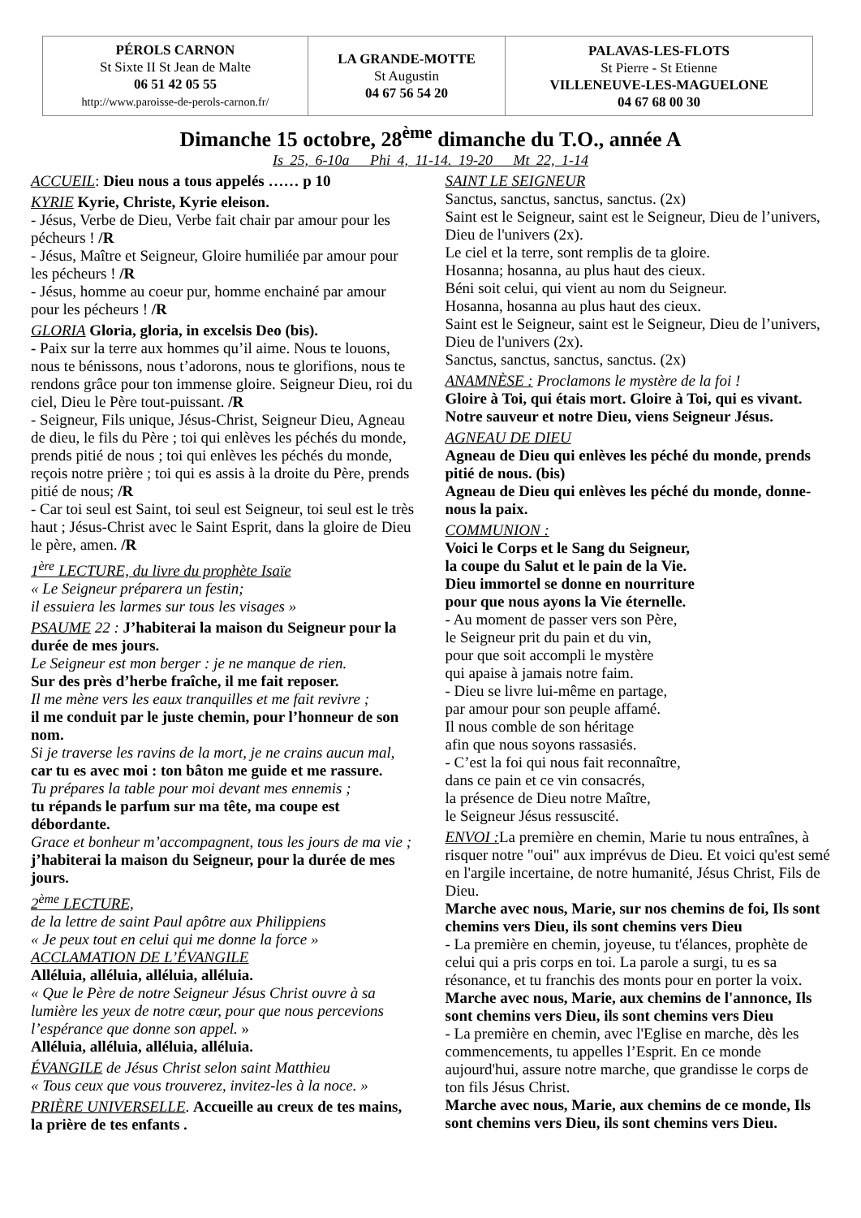| PÉROLS CARNON St Sixte II St Jean de Malte 06 51 42 05 55 http://www.paroisse-de-perols-carnon.fr/ | LA GRANDE-MOTTE St Augustin 04 67 56 54 20 | PALAVAS-LES-FLOTS St Pierre - St Etienne VILLENEUVE-LES-MAGUELONE 04 67 68 00 30 |
Dimanche 15 octobre, 28<sup>ème</sup> dimanche du T.O., année A
Is 25, 6-10a Phi 4, 11-14. 19-20 Mt 22, 1-14
ACCUEIL: Dieu nous a tous appelés …… p 10
KYRIE Kyrie, Christe, Kyrie eleison.
- Jésus, Verbe de Dieu, Verbe fait chair par amour pour les pécheurs ! /R
- Jésus, Maître et Seigneur, Gloire humiliée par amour pour les pécheurs ! /R
- Jésus, homme au coeur pur, homme enchainé par amour pour les pécheurs ! /R
GLORIA Gloria, gloria, in excelsis Deo (bis).
- Paix sur la terre aux hommes qu’il aime. Nous te louons, nous te bénissons, nous t’adorons, nous te glorifions, nous te rendons grâce pour ton immense gloire. Seigneur Dieu, roi du ciel, Dieu le Père tout-puissant. /R
- Seigneur, Fils unique, Jésus-Christ, Seigneur Dieu, Agneau de dieu, le fils du Père ; toi qui enlèves les péchés du monde, prends pitié de nous ; toi qui enlèves les péchés du monde, reçois notre prière ; toi qui es assis à la droite du Père, prends pitié de nous; /R
- Car toi seul est Saint, toi seul est Seigneur, toi seul est le très haut ; Jésus-Christ avec le Saint Esprit, dans la gloire de Dieu le père, amen. /R
1<sup>ère</sup> LECTURE, du livre du prophète Isaïe
« Le Seigneur préparera un festin;
il essuiera les larmes sur tous les visages »
PSAUME 22 : J’habiterai la maison du Seigneur pour la durée de mes jours.
Le Seigneur est mon berger : je ne manque de rien.
Sur des près d’herbe fraîche, il me fait reposer.
Il me mène vers les eaux tranquilles et me fait revivre ;
il me conduit par le juste chemin, pour l’honneur de son nom.
Si je traverse les ravins de la mort, je ne crains aucun mal,
car tu es avec moi : ton bâton me guide et me rassure.
Tu prépares la table pour moi devant mes ennemis ;
tu répands le parfum sur ma tête, ma coupe est débordante.
Grace et bonheur m’accompagnent, tous les jours de ma vie ; j’habiterai la maison du Seigneur, pour la durée de mes jours.
2<sup>ème</sup> LECTURE,
de la lettre de saint Paul apôtre aux Philippiens
« Je peux tout en celui qui me donne la force »
ACCLAMATION DE L’ÉVANGILE
Alléluia, alléluia, alléluia, alléluia.
« Que le Père de notre Seigneur Jésus Christ ouvre à sa lumière les yeux de notre cœur, pour que nous percevions l’espérance que donne son appel. »
Alléluia, alléluia, alléluia, alléluia.
ÉVANGILE de Jésus Christ selon saint Matthieu
« Tous ceux que vous trouverez, invitez-les à la noce. »
PRIÈRE UNIVERSELLE. Accueille au creux de tes mains, la prière de tes enfants .
SAINT LE SEIGNEUR
Sanctus, sanctus, sanctus, sanctus. (2x)
Saint est le Seigneur, saint est le Seigneur, Dieu de l’univers, Dieu de l'univers (2x).
Le ciel et la terre, sont remplis de ta gloire.
Hosanna; hosanna, au plus haut des cieux.
Béni soit celui, qui vient au nom du Seigneur.
Hosanna, hosanna au plus haut des cieux.
Saint est le Seigneur, saint est le Seigneur, Dieu de l’univers, Dieu de l'univers (2x).
Sanctus, sanctus, sanctus, sanctus. (2x)
ANAMNÈSE : Proclamons le mystère de la foi !
Gloire à Toi, qui étais mort. Gloire à Toi, qui es vivant. Notre sauveur et notre Dieu, viens Seigneur Jésus.
AGNEAU DE DIEU
Agneau de Dieu qui enlèves les péché du monde, prends pitié de nous. (bis)
Agneau de Dieu qui enlèves les péché du monde, donne-nous la paix.
COMMUNION :
Voici le Corps et le Sang du Seigneur,
la coupe du Salut et le pain de la Vie.
Dieu immortel se donne en nourriture
pour que nous ayons la Vie éternelle.
- Au moment de passer vers son Père,
le Seigneur prit du pain et du vin,
pour que soit accompli le mystère
qui apaise à jamais notre faim.
- Dieu se livre lui-même en partage,
par amour pour son peuple affamé.
Il nous comble de son héritage
afin que nous soyons rassasiés.
- C’est la foi qui nous fait reconnaître,
dans ce pain et ce vin consacrés,
la présence de Dieu notre Maître,
le Seigneur Jésus ressuscité.
ENVOI : La première en chemin, Marie tu nous entraînes, à risquer notre "oui" aux imprévus de Dieu. Et voici qu'est semé en l'argile incertaine, de notre humanité, Jésus Christ, Fils de Dieu.
Marche avec nous, Marie, sur nos chemins de foi, Ils sont chemins vers Dieu, ils sont chemins vers Dieu
- La première en chemin, joyeuse, tu t'élances, prophète de celui qui a pris corps en toi. La parole a surgi, tu es sa résonance, et tu franchis des monts pour en porter la voix.
Marche avec nous, Marie, aux chemins de l'annonce, Ils sont chemins vers Dieu, ils sont chemins vers Dieu
- La première en chemin, avec l'Eglise en marche, dès les commencements, tu appelles l’Esprit. En ce monde aujourd'hui, assure notre marche, que grandisse le corps de ton fils Jésus Christ.
Marche avec nous, Marie, aux chemins de ce monde, Ils sont chemins vers Dieu, ils sont chemins vers Dieu.